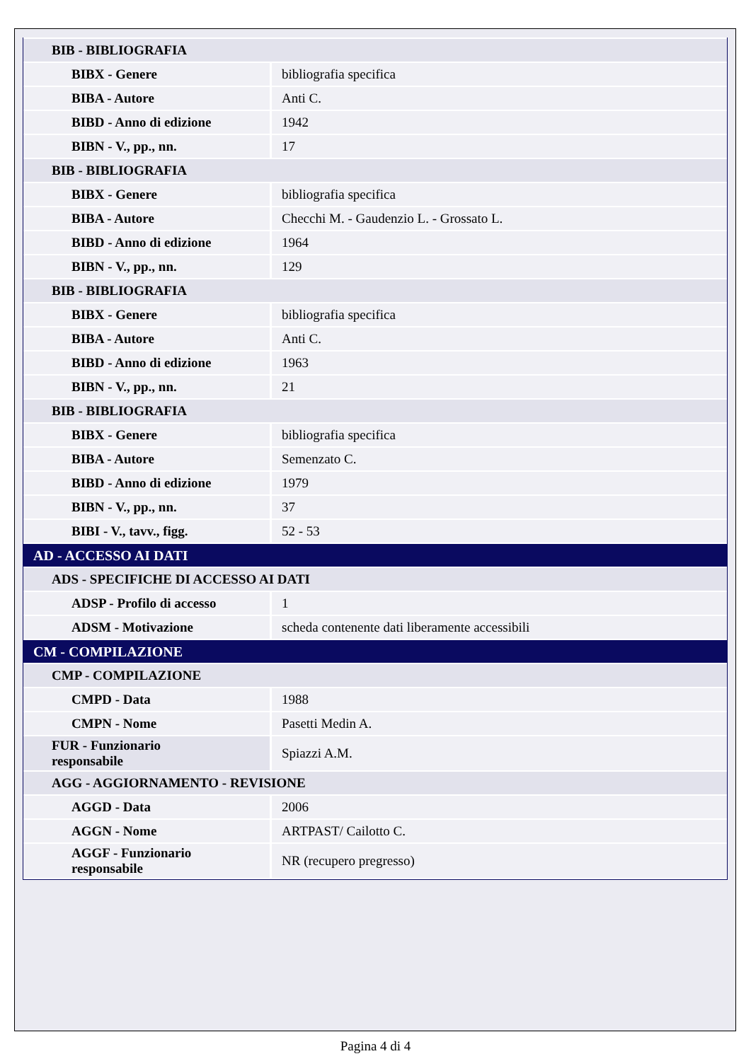| BIB - BIBLIOGRAFIA | |
| BIBX - Genere | bibliografia specifica |
| BIBA - Autore | Anti C. |
| BIBD - Anno di edizione | 1942 |
| BIBN - V., pp., nn. | 17 |
| BIB - BIBLIOGRAFIA | |
| BIBX - Genere | bibliografia specifica |
| BIBA - Autore | Checchi M. - Gaudenzio L. - Grossato L. |
| BIBD - Anno di edizione | 1964 |
| BIBN - V., pp., nn. | 129 |
| BIB - BIBLIOGRAFIA | |
| BIBX - Genere | bibliografia specifica |
| BIBA - Autore | Anti C. |
| BIBD - Anno di edizione | 1963 |
| BIBN - V., pp., nn. | 21 |
| BIB - BIBLIOGRAFIA | |
| BIBX - Genere | bibliografia specifica |
| BIBA - Autore | Semenzato C. |
| BIBD - Anno di edizione | 1979 |
| BIBN - V., pp., nn. | 37 |
| BIBI - V., tavv., figg. | 52 - 53 |
| AD - ACCESSO AI DATI | |
| ADS - SPECIFICHE DI ACCESSO AI DATI | |
| ADSP - Profilo di accesso | 1 |
| ADSM - Motivazione | scheda contenente dati liberamente accessibili |
| CM - COMPILAZIONE | |
| CMP - COMPILAZIONE | |
| CMPD - Data | 1988 |
| CMPN - Nome | Pasetti Medin A. |
| FUR - Funzionario responsabile | Spiazzi A.M. |
| AGG - AGGIORNAMENTO - REVISIONE | |
| AGGD - Data | 2006 |
| AGGN - Nome | ARTPAST/ Cailotto C. |
| AGGF - Funzionario responsabile | NR (recupero pregresso) |
Pagina 4 di 4